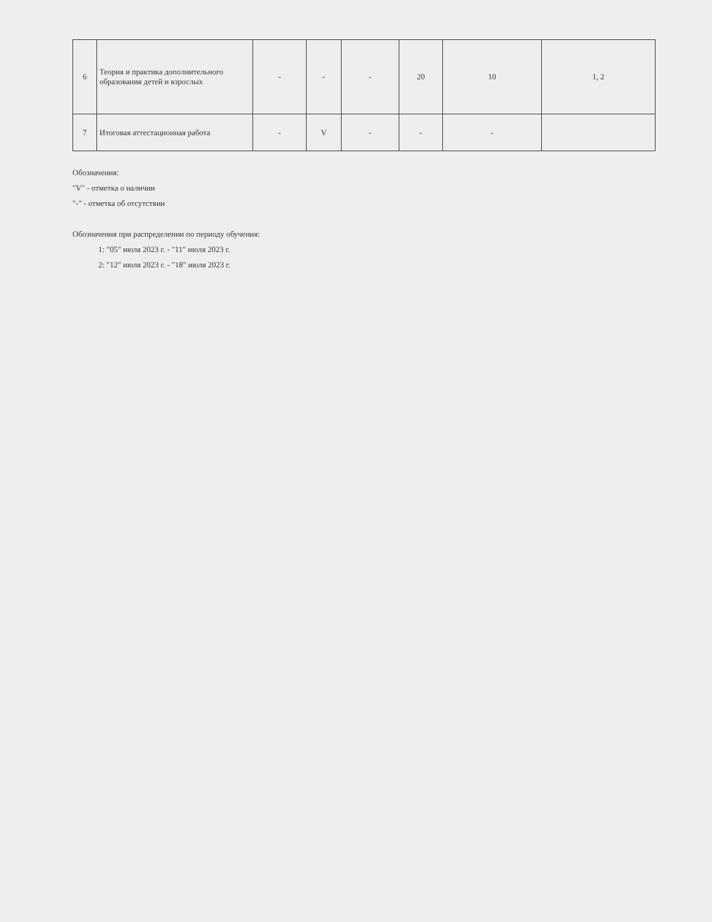| 6 | Теория и практика дополнительного образования детей и взрослых | - | - | - | 20 | 10 | 1, 2 |
| 7 | Итоговая аттестационная работа | - | V | - | - | - | |
Обозначения:
"V" - отметка о наличии
"-" - отметка об отсутствии
Обозначения при распределении по периоду обучения:
1: "05" июля 2023 г. - "11" июля 2023 г.
2: "12" июля 2023 г. - "18" июля 2023 г.